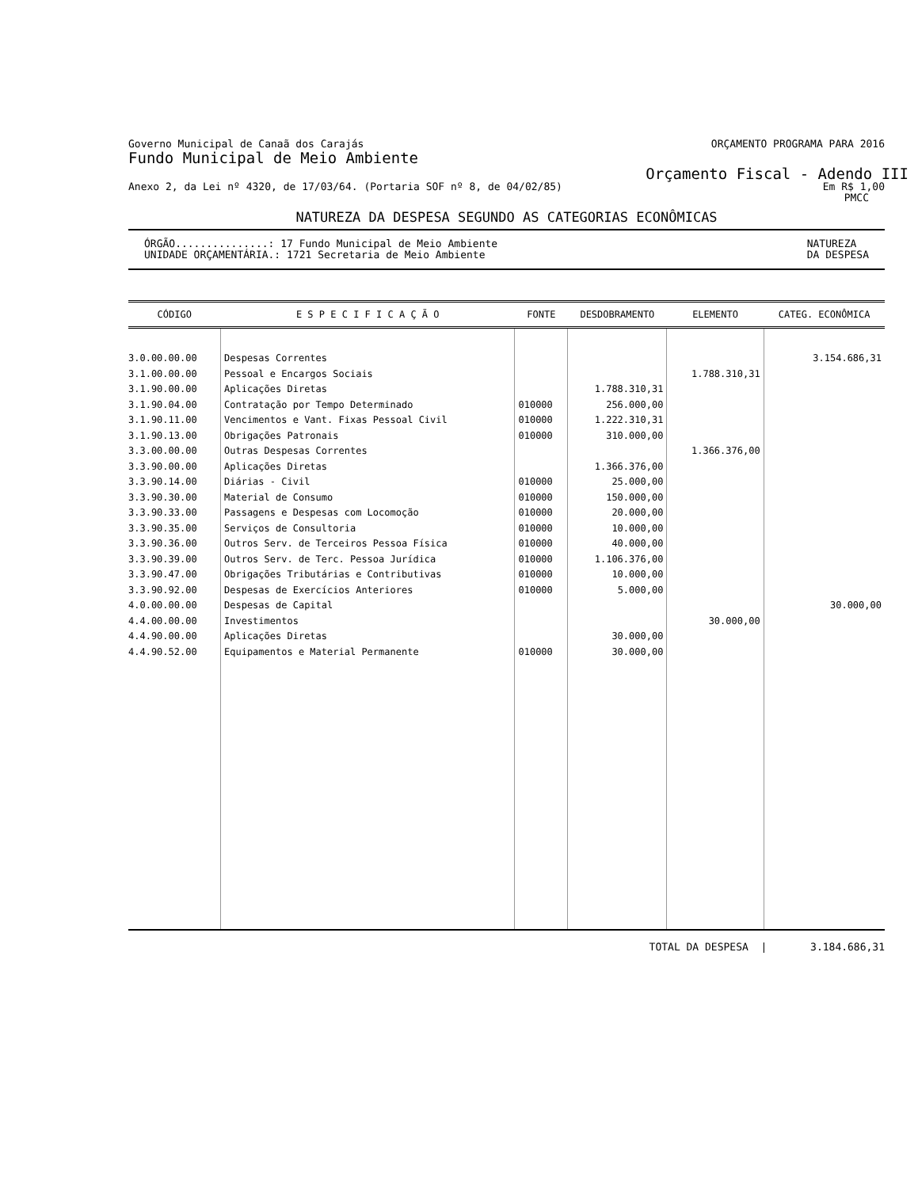Governo Municipal de Canaã dos Carajás ORÇAMENTO PROGRAMA PARA 2016
Fundo Municipal de Meio Ambiente
Orçamento Fiscal - Adendo III
Anexo 2, da Lei nº 4320, de 17/03/64. (Portaria SOF nº 8, de 04/02/85) Em R$ 1,00
PMCC
NATUREZA DA DESPESA SEGUNDO AS CATEGORIAS ECONÔMICAS
ÓRGÃO...............: 17 Fundo Municipal de Meio Ambiente
UNIDADE ORÇAMENTÁRIA.: 1721 Secretaria de Meio Ambiente
NATUREZA
DA DESPESA
| CÓDIGO | E S P E C I F I C A Ç Ã O | FONTE | DESDOBRAMENTO | ELEMENTO | CATEG. ECONÔMICA |
| --- | --- | --- | --- | --- | --- |
| 3.0.00.00.00 | Despesas Correntes | | | | 3.154.686,31 |
| 3.1.00.00.00 | Pessoal e Encargos Sociais | | | 1.788.310,31 | |
| 3.1.90.00.00 | Aplicações Diretas | | 1.788.310,31 | | |
| 3.1.90.04.00 | Contratação por Tempo Determinado | 010000 | 256.000,00 | | |
| 3.1.90.11.00 | Vencimentos e Vant. Fixas Pessoal Civil | 010000 | 1.222.310,31 | | |
| 3.1.90.13.00 | Obrigações Patronais | 010000 | 310.000,00 | | |
| 3.3.00.00.00 | Outras Despesas Correntes | | | 1.366.376,00 | |
| 3.3.90.00.00 | Aplicações Diretas | | 1.366.376,00 | | |
| 3.3.90.14.00 | Diárias - Civil | 010000 | 25.000,00 | | |
| 3.3.90.30.00 | Material de Consumo | 010000 | 150.000,00 | | |
| 3.3.90.33.00 | Passagens e Despesas com Locomoção | 010000 | 20.000,00 | | |
| 3.3.90.35.00 | Serviços de Consultoria | 010000 | 10.000,00 | | |
| 3.3.90.36.00 | Outros Serv. de Terceiros Pessoa Física | 010000 | 40.000,00 | | |
| 3.3.90.39.00 | Outros Serv. de Terc. Pessoa Jurídica | 010000 | 1.106.376,00 | | |
| 3.3.90.47.00 | Obrigações Tributárias e Contributivas | 010000 | 10.000,00 | | |
| 3.3.90.92.00 | Despesas de Exercícios Anteriores | 010000 | 5.000,00 | | |
| 4.0.00.00.00 | Despesas de Capital | | | | 30.000,00 |
| 4.4.00.00.00 | Investimentos | | | 30.000,00 | |
| 4.4.90.00.00 | Aplicações Diretas | | 30.000,00 | | |
| 4.4.90.52.00 | Equipamentos e Material Permanente | 010000 | 30.000,00 | | |
TOTAL DA DESPESA | 3.184.686,31